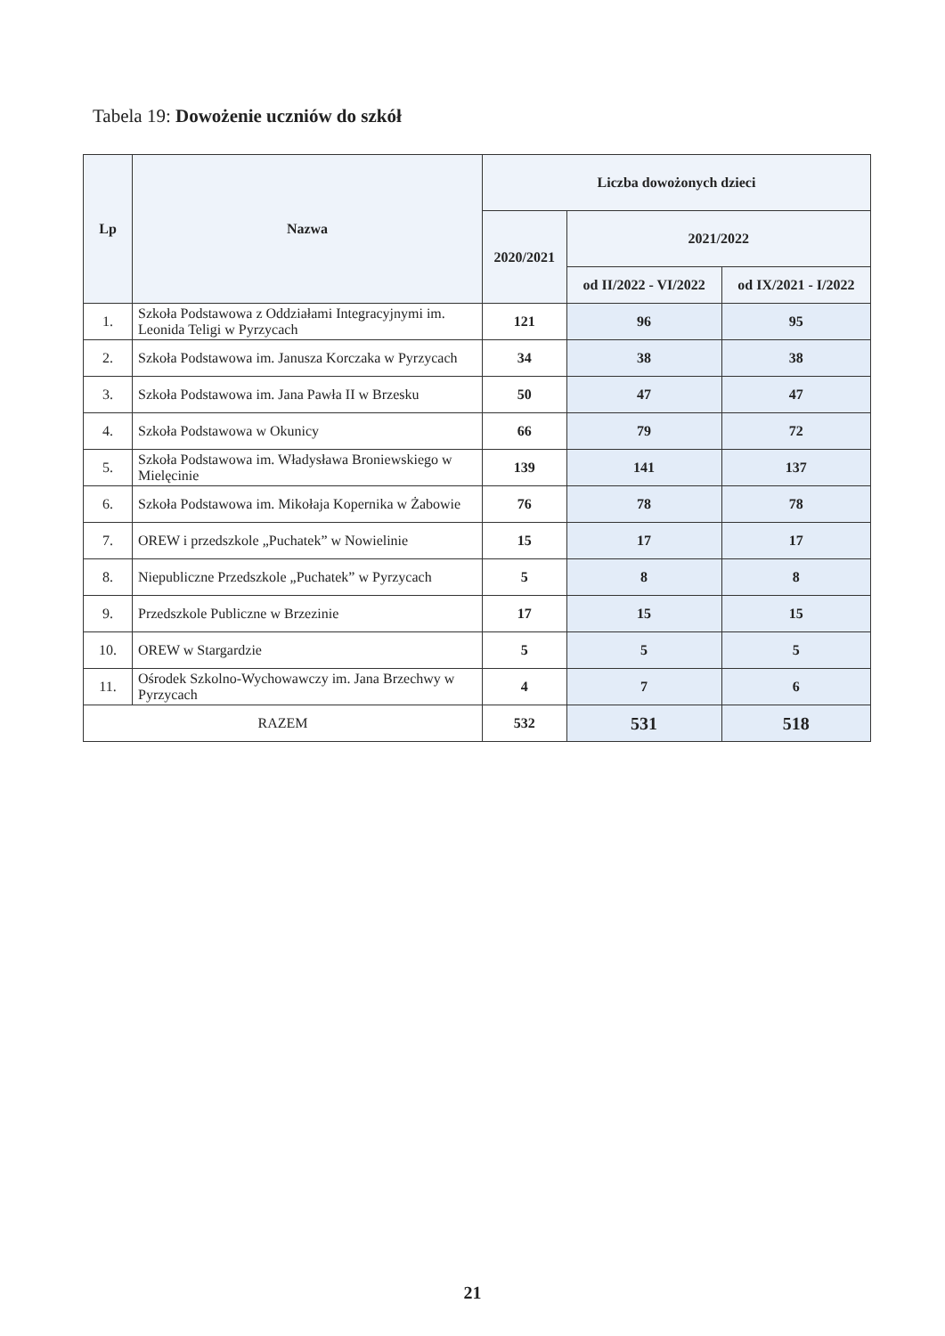Tabela 19: Dowożenie uczniów do szkół
| Lp | Nazwa | Liczba dowożonych dzieci | | |
| --- | --- | --- | --- | --- |
| | | 2020/2021 | 2021/2022 | |
| | | | od II/2022 - VI/2022 | od IX/2021 - I/2022 |
| 1. | Szkoła Podstawowa z Oddziałami Integracyjnymi im. Leonida Teligi w Pyrzycach | 121 | 96 | 95 |
| 2. | Szkoła Podstawowa im. Janusza Korczaka w Pyrzycach | 34 | 38 | 38 |
| 3. | Szkoła Podstawowa im. Jana Pawła II w Brzesku | 50 | 47 | 47 |
| 4. | Szkoła Podstawowa w Okunicy | 66 | 79 | 72 |
| 5. | Szkoła Podstawowa im. Władysława Broniewskiego w Mielęcinie | 139 | 141 | 137 |
| 6. | Szkoła Podstawowa im. Mikołaja Kopernika w Żabowie | 76 | 78 | 78 |
| 7. | OREW i przedszkole „Puchatek” w Nowielinie | 15 | 17 | 17 |
| 8. | Niepubliczne Przedszkole „Puchatek” w Pyrzycach | 5 | 8 | 8 |
| 9. | Przedszkole Publiczne w Brzezinie | 17 | 15 | 15 |
| 10. | OREW w Stargardzie | 5 | 5 | 5 |
| 11. | Ośrodek Szkolno-Wychowawczy im. Jana Brzechwy w Pyrzycach | 4 | 7 | 6 |
| RAZEM | | 532 | 531 | 518 |
21